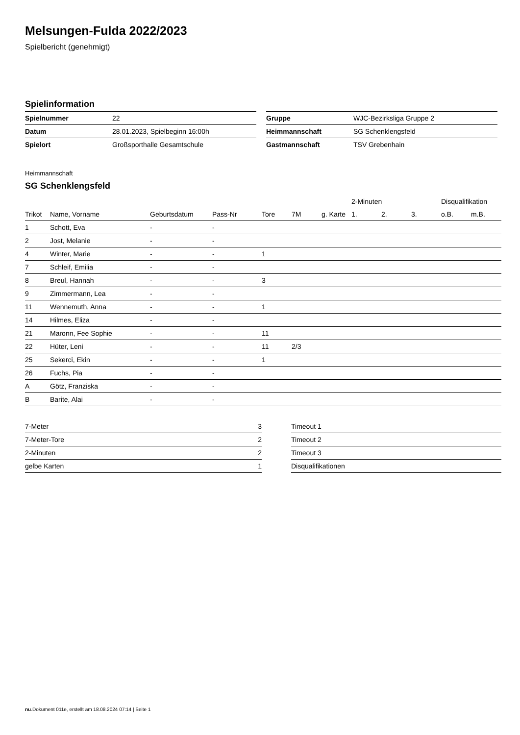Melsungen-Fulda 2022/2023
Spielbericht (genehmigt)
Spielinformation
| Spielnummer | 22 |
| Datum | 28.01.2023, Spielbeginn 16:00h |
| Spielort | Großsporthalle Gesamtschule |
| Gruppe | WJC-Bezirksliga Gruppe 2 |
| Heimmannschaft | SG Schenklengsfeld |
| Gastmannschaft | TSV Grebenhain |
Heimmannschaft
SG Schenklengsfeld
| | | | | | | | 2-Minuten | | | Disqualifikation | |
| --- | --- | --- | --- | --- | --- | --- | --- | --- | --- | --- | --- |
| Trikot | Name, Vorname | Geburtsdatum | Pass-Nr | Tore | 7M | g. Karte | 1. | 2. | 3. | o.B. | m.B. |
| 1 | Schott, Eva | - | - | | | | | | | | |
| 2 | Jost, Melanie | - | - | | | | | | | | |
| 4 | Winter, Marie | - | - | 1 | | | | | | | |
| 7 | Schleif, Emilia | - | - | | | | | | | | |
| 8 | Breul, Hannah | - | - | 3 | | | | | | | |
| 9 | Zimmermann, Lea | - | - | | | | | | | | |
| 11 | Wennemuth, Anna | - | - | 1 | | | | | | | |
| 14 | Hilmes, Eliza | - | - | | | | | | | | |
| 21 | Maronn, Fee Sophie | - | - | 11 | | | | | | | |
| 22 | Hüter, Leni | - | - | 11 | 2/3 | | | | | | |
| 25 | Sekerci, Ekin | - | - | 1 | | | | | | | |
| 26 | Fuchs, Pia | - | - | | | | | | | | |
| A | Götz, Franziska | - | - | | | | | | | | |
| B | Barite, Alai | - | - | | | | | | | | |
| 7-Meter | 3 |
| 7-Meter-Tore | 2 |
| 2-Minuten | 2 |
| gelbe Karten | 1 |
| Timeout 1 |
| Timeout 2 |
| Timeout 3 |
| Disqualifikationen |
nu.Dokument 011e, erstellt am 18.08.2024 07:14 | Seite 1